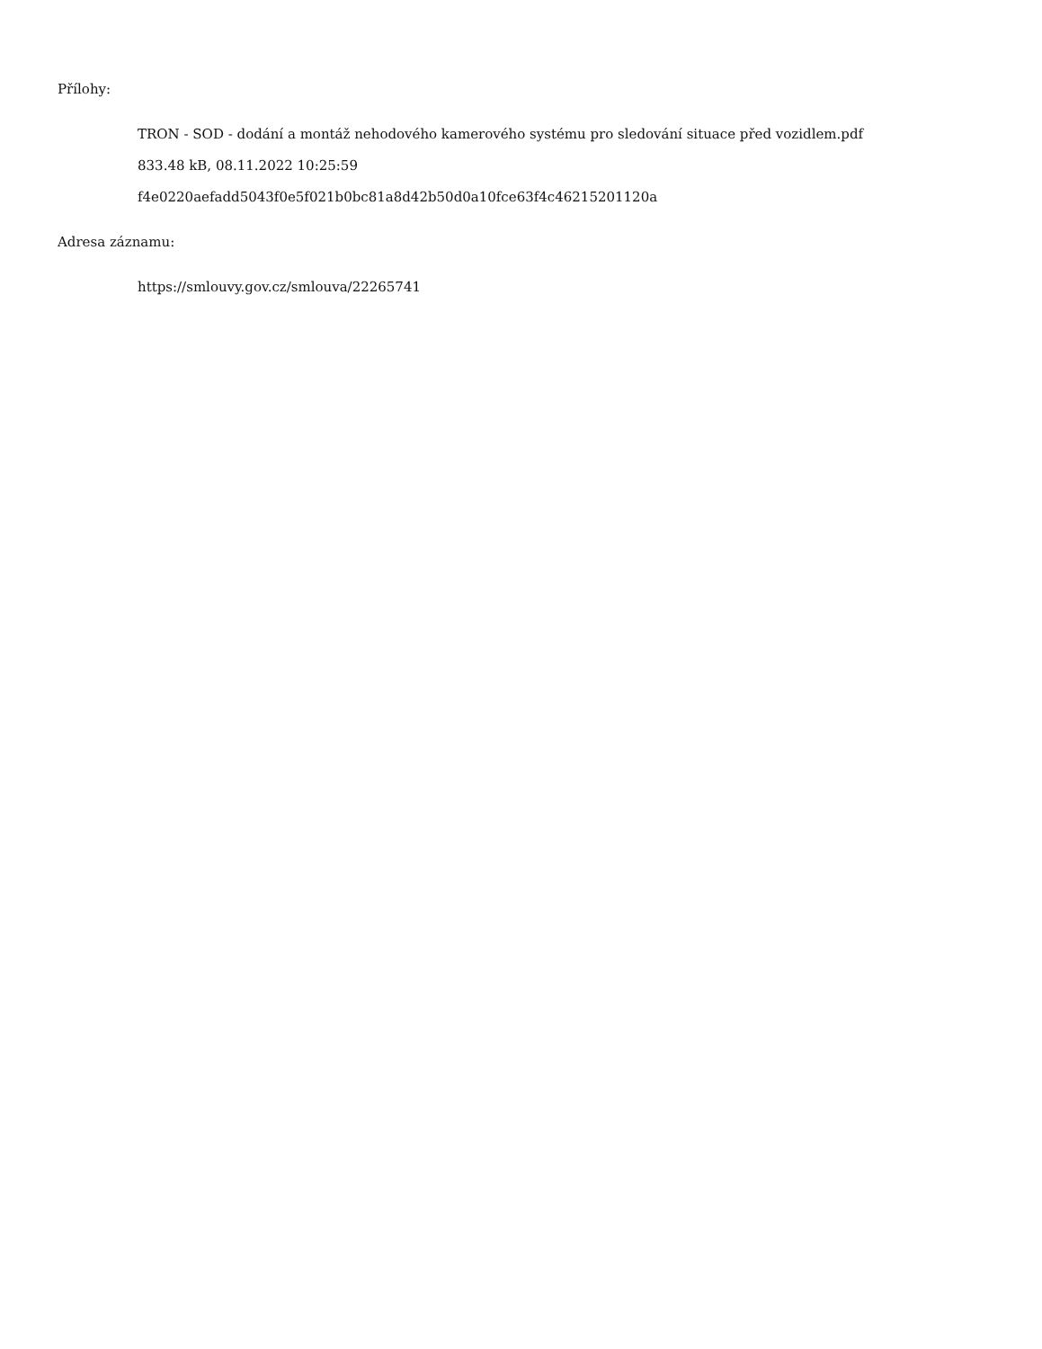Přílohy:
TRON - SOD - dodání a montáž nehodového kamerového systému pro sledování situace před vozidlem.pdf
833.48 kB, 08.11.2022 10:25:59
f4e0220aefadd5043f0e5f021b0bc81a8d42b50d0a10fce63f4c46215201120a
Adresa záznamu:
https://smlouvy.gov.cz/smlouva/22265741